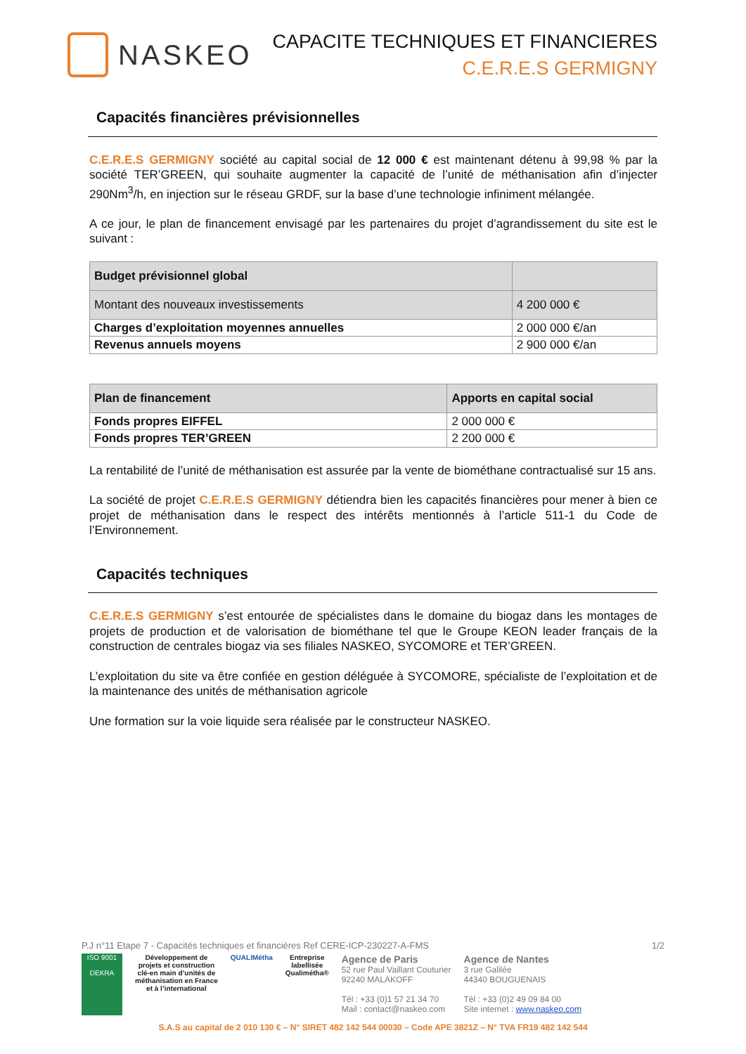NASKEO
CAPACITE TECHNIQUES ET FINANCIERES
C.E.R.E.S GERMIGNY
Capacités financières prévisionnelles
C.E.R.E.S GERMIGNY société au capital social de 12 000 € est maintenant détenu à 99,98 % par la société TER’GREEN, qui souhaite augmenter la capacité de l’unité de méthanisation afin d’injecter 290Nm<sup>3</sup>/h, en injection sur le réseau GRDF, sur la base d’une technologie infiniment mélangée.
A ce jour, le plan de financement envisagé par les partenaires du projet d’agrandissement du site est le suivant :
| Budget prévisionnel global | |
| --- | --- |
| Montant des nouveaux investissements | 4 200 000 € |
| Charges d’exploitation moyennes annuelles | 2 000 000 €/an |
| Revenus annuels moyens | 2 900 000 €/an |
| Plan de financement | Apports en capital social |
| --- | --- |
| Fonds propres EIFFEL | 2 000 000 € |
| Fonds propres TER’GREEN | 2 200 000 € |
La rentabilité de l’unité de méthanisation est assurée par la vente de biométhane contractualisé sur 15 ans.
La société de projet C.E.R.E.S GERMIGNY détiendra bien les capacités financières pour mener à bien ce projet de méthanisation dans le respect des intérêts mentionnés à l’article 511-1 du Code de l’Environnement.
Capacités techniques
C.E.R.E.S GERMIGNY s’est entourée de spécialistes dans le domaine du biogaz dans les montages de projets de production et de valorisation de biométhane tel que le Groupe KEON leader français de la construction de centrales biogaz via ses filiales NASKEO, SYCOMORE et TER’GREEN.
L’exploitation du site va être confiée en gestion déléguée à SYCOMORE, spécialiste de l’exploitation et de la maintenance des unités de méthanisation agricole
Une formation sur la voie liquide sera réalisée par le constructeur NASKEO.
P.J n°11 Etape 7 - Capacités techniques et financières Ref CERE-ICP-230227-A-FMS 1/2
ISO 9001
DEKRA
Développement de
projets et construction
clé-en main d’unités de
méthanisation en France
et à l’international
QUALIMétha Entreprise
labellisée
Qualimétha®
Agence de Paris
52 rue Paul Vaillant Couturier
92240 MALAKOFF
Tél : +33 (0)1 57 21 34 70
Mail : contact@naskeo.com
Agence de Nantes
3 rue Galilée
44340 BOUGUENAIS
Tél : +33 (0)2 49 09 84 00
Site internet : www.naskeo.com
S.A.S au capital de 2 010 130 € – N° SIRET 482 142 544 00030 – Code APE 3821Z – N° TVA FR19 482 142 544